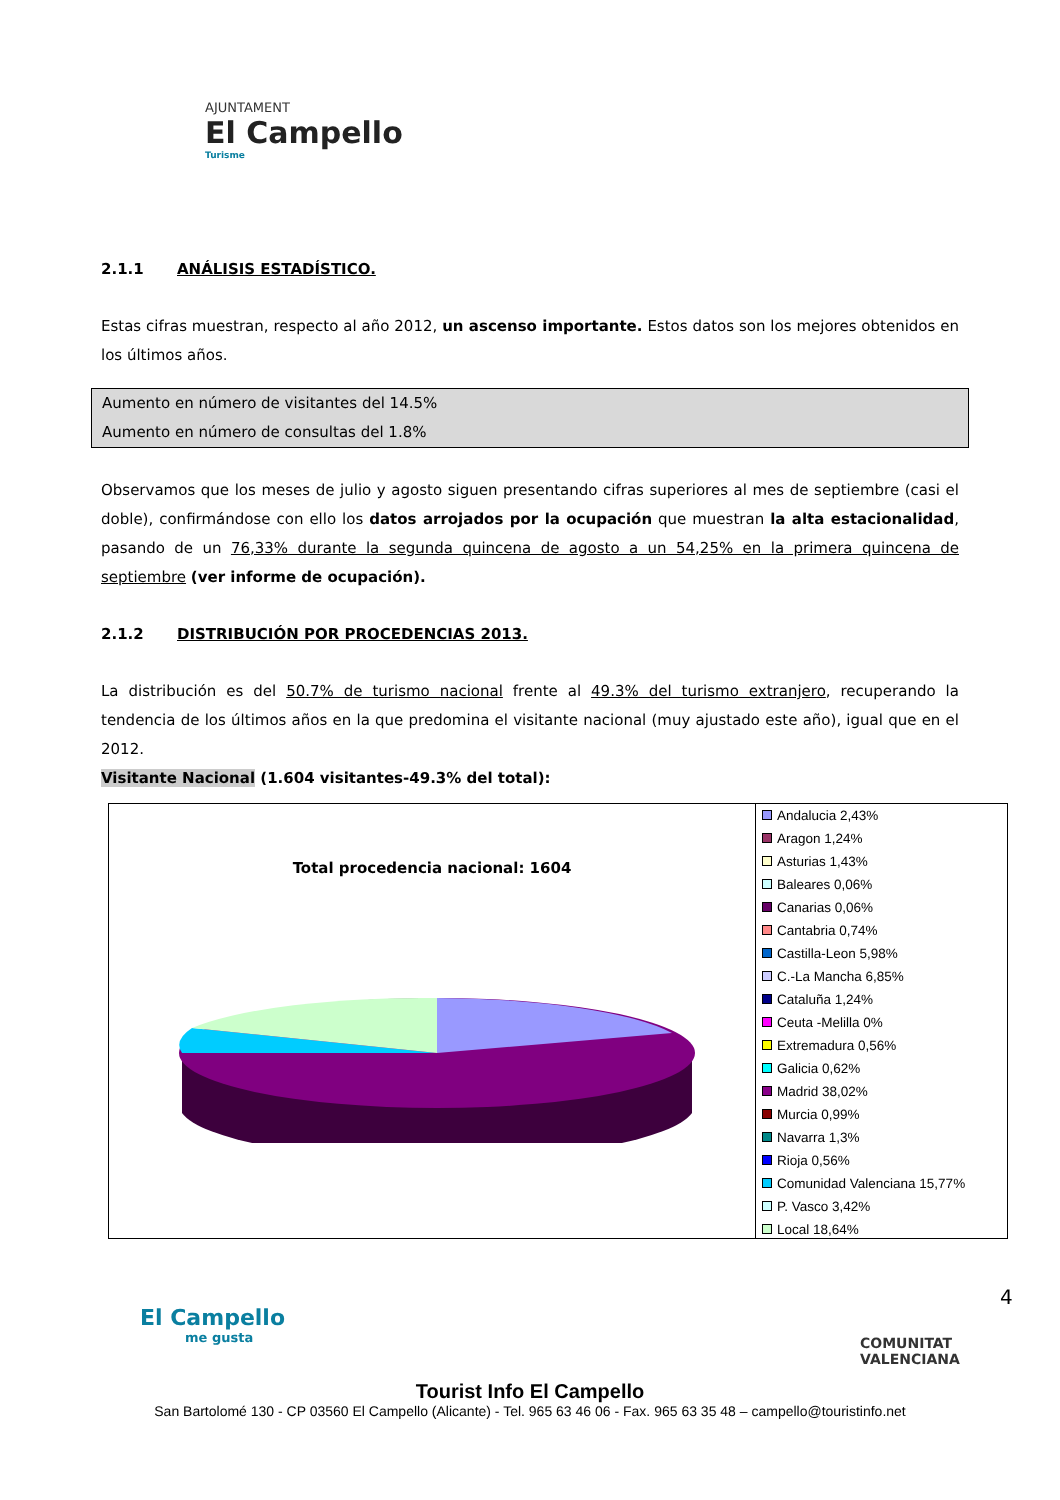AJUNTAMENT
El Campello
Turisme
2.1.1 ANÁLISIS ESTADÍSTICO.
Estas cifras muestran, respecto al año 2012, un ascenso importante. Estos datos son los mejores obtenidos en los últimos años.
Aumento en número de visitantes del 14.5%
Aumento en número de consultas del 1.8%
Observamos que los meses de julio y agosto siguen presentando cifras superiores al mes de septiembre (casi el doble), confirmándose con ello los datos arrojados por la ocupación que muestran la alta estacionalidad, pasando de un 76,33% durante la segunda quincena de agosto a un 54,25% en la primera quincena de septiembre (ver informe de ocupación).
2.1.2 DISTRIBUCIÓN POR PROCEDENCIAS 2013.
La distribución es del 50.7% de turismo nacional frente al 49.3% del turismo extranjero, recuperando la tendencia de los últimos años en la que predomina el visitante nacional (muy ajustado este año), igual que en el 2012.
Visitante Nacional (1.604 visitantes-49.3% del total):
Total procedencia nacional: 1604
Andalucia 2,43%
Aragon 1,24%
Asturias 1,43%
Baleares 0,06%
Canarias 0,06%
Cantabria 0,74%
Castilla-Leon 5,98%
C.-La Mancha 6,85%
Cataluña 1,24%
Ceuta -Melilla 0%
Extremadura 0,56%
Galicia 0,62%
Madrid 38,02%
Murcia 0,99%
Navarra 1,3%
Rioja 0,56%
Comunidad Valenciana 15,77%
P. Vasco 3,42%
Local 18,64%
El Campello
me gusta
COMUNITAT
VALENCIANA
4
Tourist Info El Campello
San Bartolomé 130 - CP 03560 El Campello (Alicante) - Tel. 965 63 46 06 - Fax. 965 63 35 48 – campello@touristinfo.net